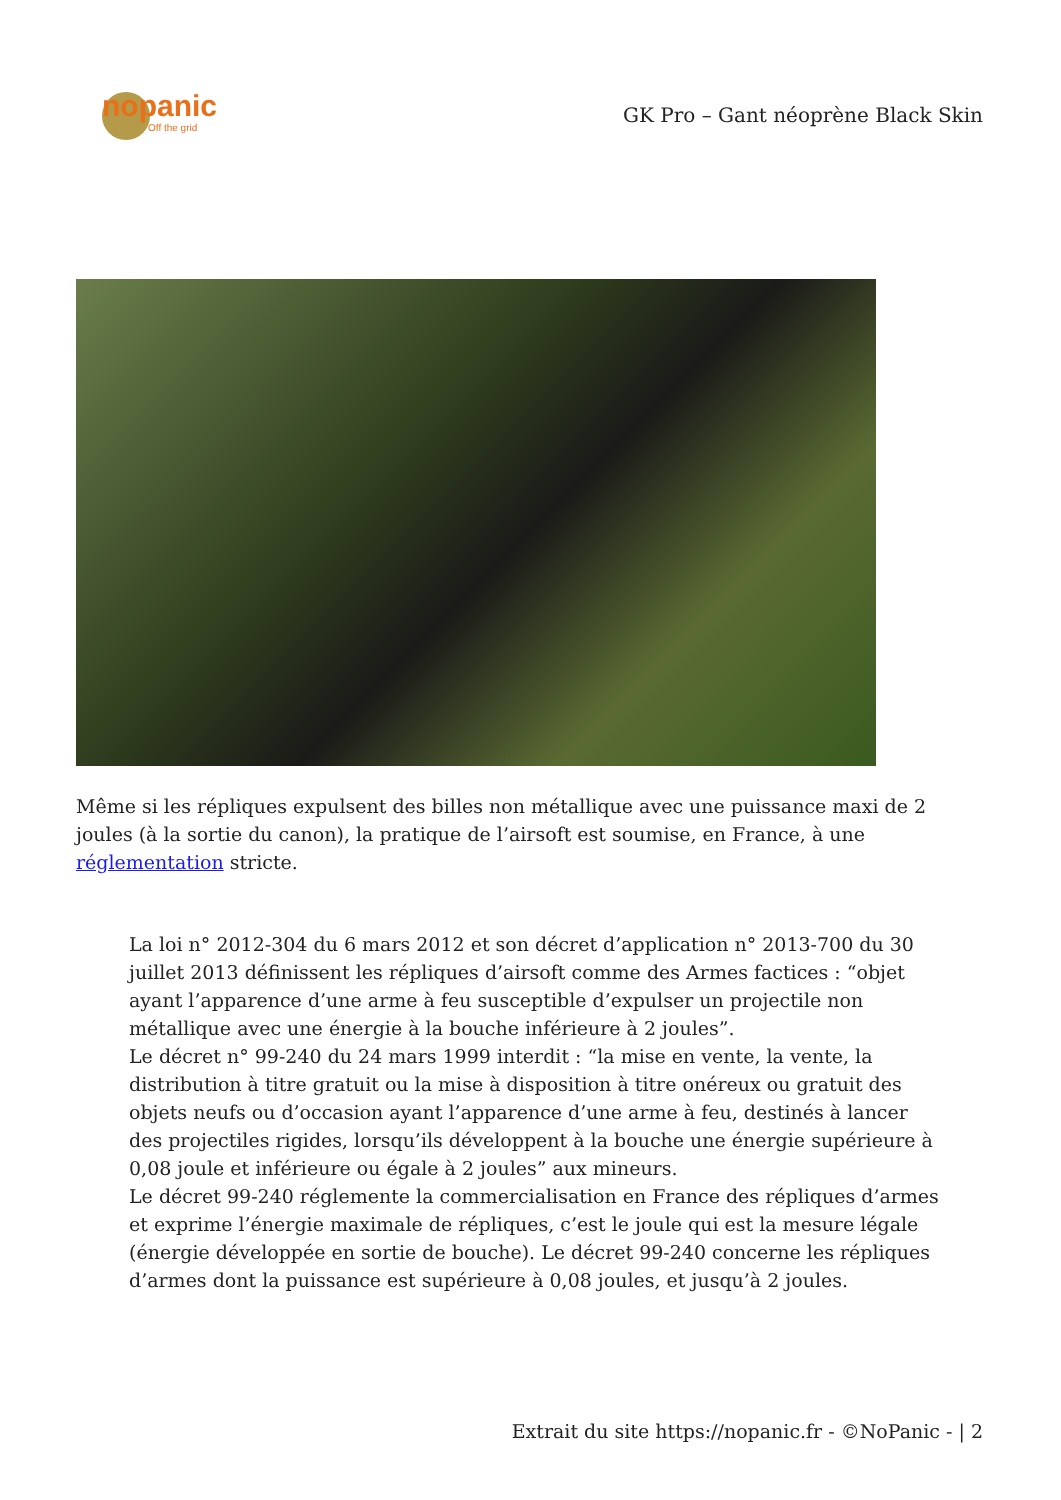nopanic
Off the grid
GK Pro – Gant néoprène Black Skin
Même si les répliques expulsent des billes non métallique avec une puissance maxi de 2 joules (à la sortie du canon), la pratique de l’airsoft est soumise, en France, à une réglementation stricte.
La loi n° 2012-304 du 6 mars 2012 et son décret d’application n° 2013-700 du 30 juillet 2013 définissent les répliques d’airsoft comme des Armes factices : “objet ayant l’apparence d’une arme à feu susceptible d’expulser un projectile non métallique avec une énergie à la bouche inférieure à 2 joules”.
Le décret n° 99-240 du 24 mars 1999 interdit : “la mise en vente, la vente, la distribution à titre gratuit ou la mise à disposition à titre onéreux ou gratuit des objets neufs ou d’occasion ayant l’apparence d’une arme à feu, destinés à lancer des projectiles rigides, lorsqu’ils développent à la bouche une énergie supérieure à 0,08 joule et inférieure ou égale à 2 joules” aux mineurs.
Le décret 99-240 réglemente la commercialisation en France des répliques d’armes et exprime l’énergie maximale de répliques, c’est le joule qui est la mesure légale (énergie développée en sortie de bouche). Le décret 99-240 concerne les répliques d’armes dont la puissance est supérieure à 0,08 joules, et jusqu’à 2 joules.
Extrait du site https://nopanic.fr - ©NoPanic - | 2